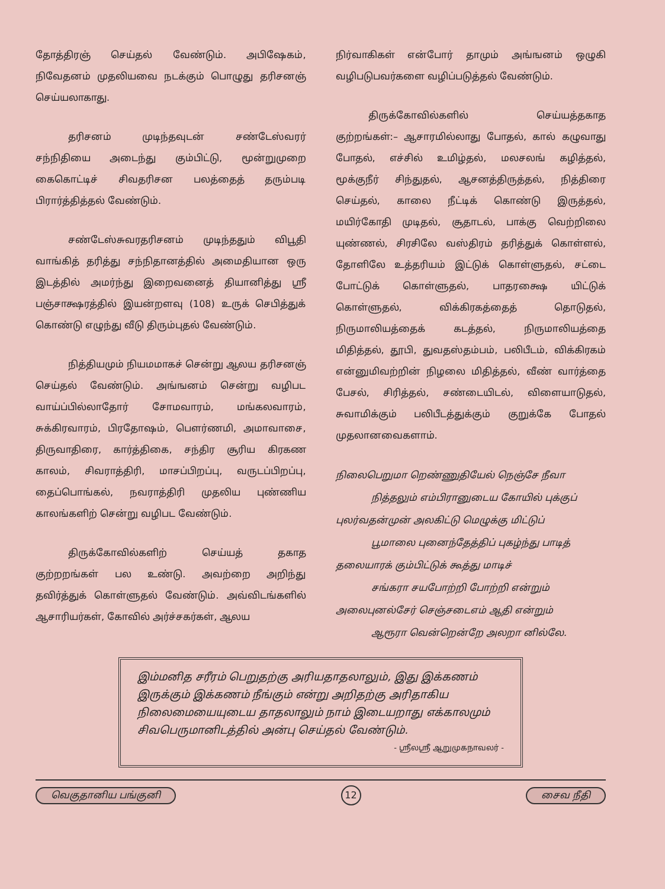தோத்திரஞ் செய்தல் வேண்டும். அபிஷேகம், நிவேதனம் முதலியவை நடக்கும் பொழுது தரிசனஞ் செய்யலாகாது.
தரிசனம் முடிந்தவுடன் சண்டேஸ்வரர் சந்நிதியை அடைந்து கும்பிட்டு, மூன்றுமுறை கைகொட்டிச் சிவதரிசன பலத்தைத் தரும்படி பிரார்த்தித்தல் வேண்டும்.
சண்டேஸ்சுவரதரிசனம் முடிந்ததும் விபூதி வாங்கித் தரித்து சந்நிதானத்தில் அமைதியான ஒரு இடத்தில் அமர்ந்து இறைவனைத் தியானித்து ஸ்ரீ பஞ்சாக்ஷரத்தில் இயன்றளவு (108) உருக் செபித்துக் கொண்டு எழுந்து வீடு திரும்புதல் வேண்டும்.
நித்தியமும் நியமமாகச் சென்று ஆலய தரிசனஞ் செய்தல் வேண்டும். அங்ஙனம் சென்று வழிபட வாய்ப்பில்லாதோர் சோமவாரம், மங்கலவாரம், சுக்கிரவாரம், பிரதோஷம், பௌர்ணமி, அமாவாசை, திருவாதிரை, கார்த்திகை, சந்திர சூரிய கிரகண காலம், சிவராத்திரி, மாசப்பிறப்பு, வருடப்பிறப்பு, தைப்பொங்கல், நவராத்திரி முதலிய புண்ணிய காலங்களிற் சென்று வழிபட வேண்டும்.
திருக்கோவில்களிற் செய்யத் தகாத குற்றறங்கள் பல உண்டு. அவற்றை அறிந்து தவிர்த்துக் கொள்ளுதல் வேண்டும். அவ்விடங்களில் ஆசாரியர்கள், கோவில் அர்ச்சகர்கள், ஆலய
நிர்வாகிகள் என்போர் தாமும் அங்ஙனம் ஒழுகி வழிபடுபவர்களை வழிப்படுத்தல் வேண்டும்.
திருக்கோவில்களில் செய்யத்தகாத குற்றங்கள்:– ஆசாரமில்லாது போதல், கால் கழுவாது போதல், எச்சில் உமிழ்தல், மலசலங் கழித்தல், மூக்குநீர் சிந்துதல், ஆசனத்திருத்தல், நித்திரை செய்தல், காலை நீட்டிக் கொண்டு இருத்தல், மயிர்கோதி முடிதல், சூதாடல், பாக்கு வெற்றிலை யுண்ணல், சிரசிலே வஸ்திரம் தரித்துக் கொள்ளல், தோளிலே உத்தரியம் இட்டுக் கொள்ளுதல், சட்டை போட்டுக் கொள்ளுதல், பாதரக்ஷை யிட்டுக் கொள்ளுதல், விக்கிரகத்தைத் தொடுதல், நிருமாலியத்தைக் கடத்தல், நிருமாலியத்தை மிதித்தல், தூபி, துவதஸ்தம்பம், பலிபீடம், விக்கிரகம் என்னுமிவற்றின் நிழலை மிதித்தல், வீண் வார்த்தை பேசல், சிரித்தல், சண்டையிடல், விளையாடுதல், சுவாமிக்கும் பலிபீடத்துக்கும் குறுக்கே போதல் முதலானவைகளாம்.
நிலைபெறுமா றெண்ணுதியேல் நெஞ்சே நீவா
நித்தலும் எம்பிரானுடைய கோயில் புக்குப்
புலர்வதன்முன் அலகிட்டு மெழுக்கு மிட்டுப்
பூமாலை புனைந்தேத்திப் புகழ்ந்து பாடித்
தலையாரக் கும்பிட்டுக் கூத்து மாடிச்
சங்கரா சயபோற்றி போற்றி என்றும்
அலைபுனல்சேர் செஞ்சடைஎம் ஆதி என்றும்
ஆரூரா வென்றென்றே அலறா னில்லே.
இம்மனித சரீரம் பெறுதற்கு அரியதாதலாலும், இது இக்கணம் இருக்கும் இக்கணம் நீங்கும் என்று அறிதற்கு அரிதாகிய நிலைமையையுடைய தாதலாலும் நாம் இடையறாது எக்காலமும் சிவபெருமானிடத்தில் அன்பு செய்தல் வேண்டும்.
- ஸ்ரீலஸ்ரீ ஆறுமுகநாவலர் -
வெகுதானிய பங்குனி 12 சைவ நீதி